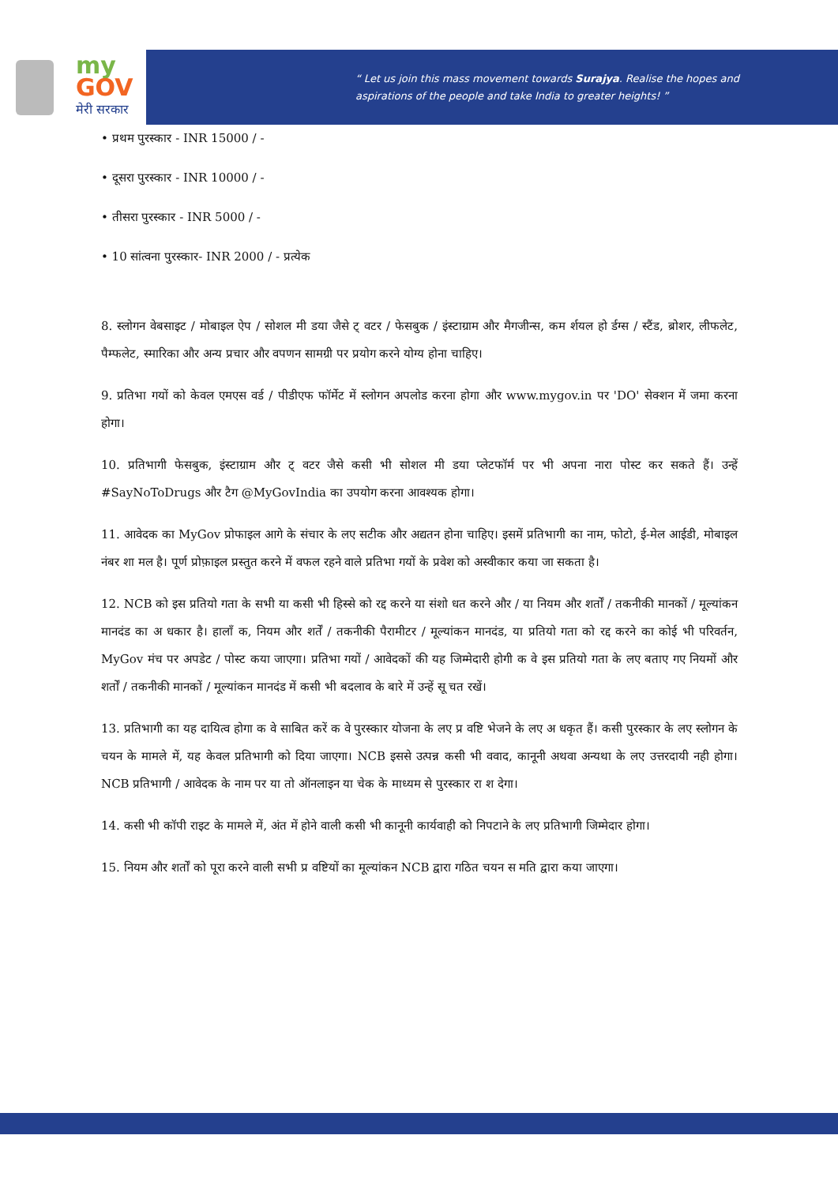my
GOV
मेरी सरकार
“ Let us join this mass movement towards Surajya. Realise the hopes and
aspirations of the people and take India to greater heights! ”
• प्रथम पुरस्कार - INR 15000 / -
• दूसरा पुरस्कार - INR 10000 / -
• तीसरा पुरस्कार - INR 5000 / -
• 10 सांत्वना पुरस्कार- INR 2000 / - प्रत्येक
8. स्लोगन वेबसाइट / मोबाइल ऐप / सोशल मी डया जैसे ट् वटर / फेसबुक / इंस्टाग्राम और मैगजीन्स, कम र्शयल हो र्डग्स / स्टैंड, ब्रोशर, लीफलेट, पैम्फलेट, स्मारिका और अन्य प्रचार और वपणन सामग्री पर प्रयोग करने योग्य होना चाहिए।
9. प्रतिभा गयों को केवल एमएस वर्ड / पीडीएफ फॉर्मेट में स्लोगन अपलोड करना होगा और www.mygov.in पर 'DO' सेक्शन में जमा करना होगा।
10. प्रतिभागी फेसबुक, इंस्टाग्राम और ट् वटर जैसे कसी भी सोशल मी डया प्लेटफॉर्म पर भी अपना नारा पोस्ट कर सकते हैं। उन्हें #SayNoToDrugs और टैग @MyGovIndia का उपयोग करना आवश्यक होगा।
11. आवेदक का MyGov प्रोफाइल आगे के संचार के लए सटीक और अद्यतन होना चाहिए। इसमें प्रतिभागी का नाम, फोटो, ई-मेल आईडी, मोबाइल नंबर शा मल है। पूर्ण प्रोफ़ाइल प्रस्तुत करने में वफल रहने वाले प्रतिभा गयों के प्रवेश को अस्वीकार कया जा सकता है।
12. NCB को इस प्रतियो गता के सभी या कसी भी हिस्से को रद्द करने या संशो धत करने और / या नियम और शर्तों / तकनीकी मानकों / मूल्यांकन मानदंड का अ धकार है। हालाँ क, नियम और शर्तें / तकनीकी पैरामीटर / मूल्यांकन मानदंड, या प्रतियो गता को रद्द करने का कोई भी परिवर्तन, MyGov मंच पर अपडेट / पोस्ट कया जाएगा। प्रतिभा गयों / आवेदकों की यह जिम्मेदारी होगी क वे इस प्रतियो गता के लए बताए गए नियमों और शर्तों / तकनीकी मानकों / मूल्यांकन मानदंड में कसी भी बदलाव के बारे में उन्हें सू चत रखें।
13. प्रतिभागी का यह दायित्व होगा क वे साबित करें क वे पुरस्कार योजना के लए प्र वष्टि भेजने के लए अ धकृत हैं। कसी पुरस्कार के लए स्लोगन के चयन के मामले में, यह केवल प्रतिभागी को दिया जाएगा। NCB इससे उत्पन्न कसी भी ववाद, कानूनी अथवा अन्यथा के लए उत्तरदायी नही होगा। NCB प्रतिभागी / आवेदक के नाम पर या तो ऑनलाइन या चेक के माध्यम से पुरस्कार रा श देगा।
14. कसी भी कॉपी राइट के मामले में, अंत में होने वाली कसी भी कानूनी कार्यवाही को निपटाने के लए प्रतिभागी जिम्मेदार होगा।
15. नियम और शर्तों को पूरा करने वाली सभी प्र वष्टियों का मूल्यांकन NCB द्वारा गठित चयन स मति द्वारा कया जाएगा।